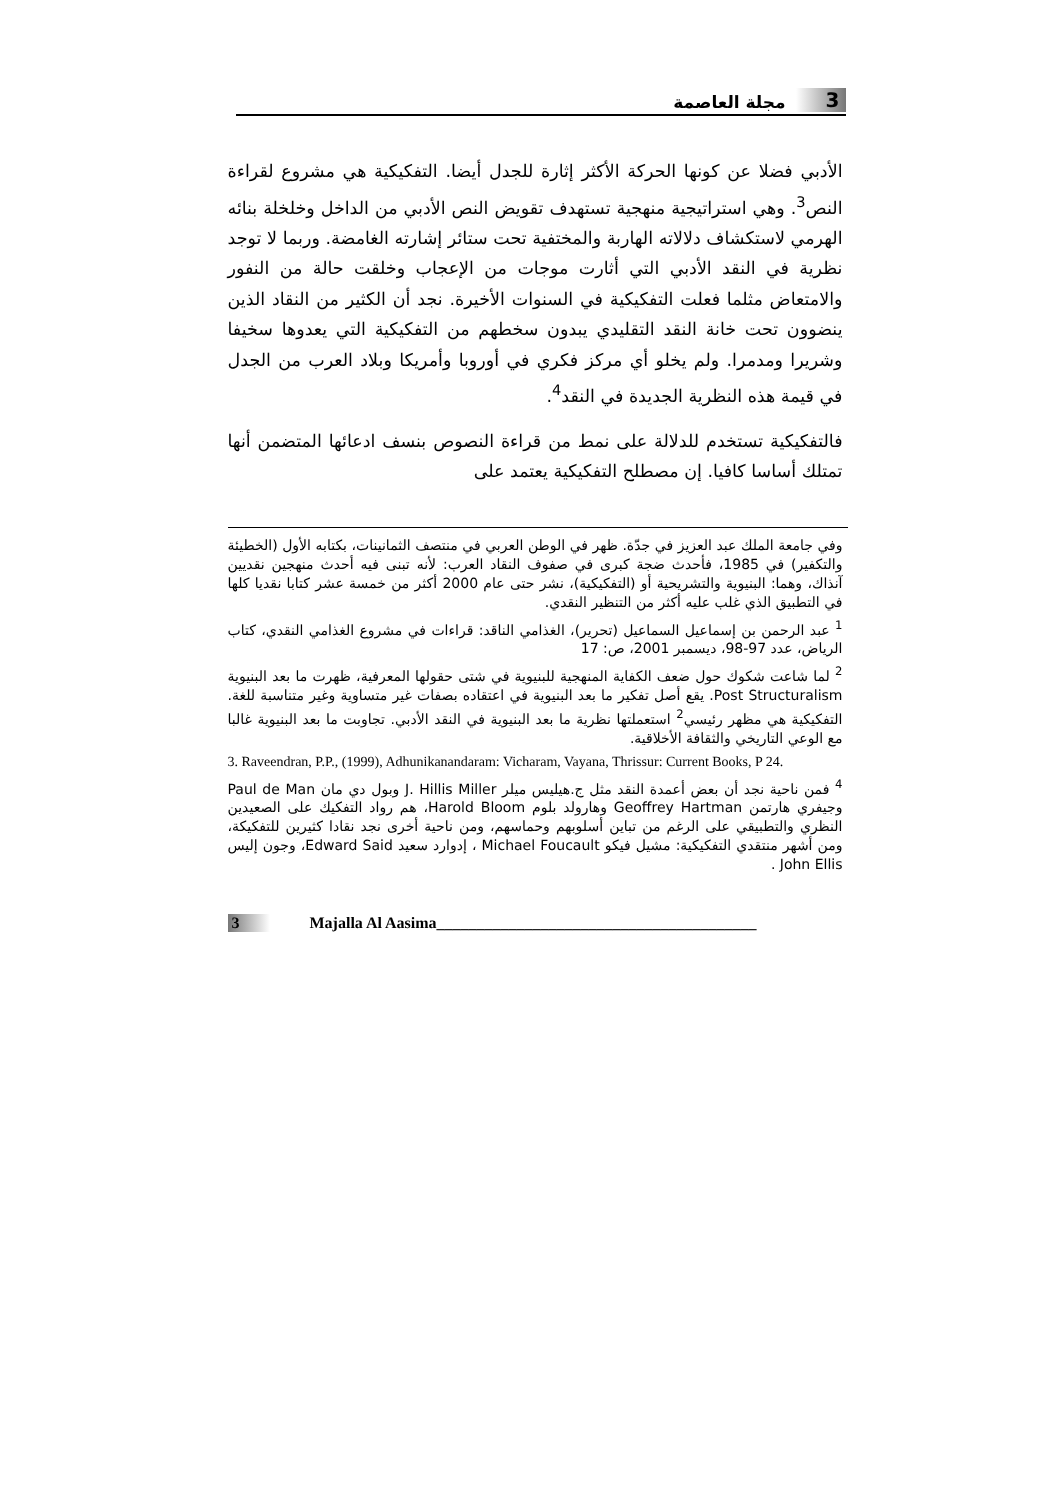3 مجلة العاصمة
الأدبي فضلا عن كونها الحركة الأكثر إثارة للجدل أيضا. التفكيكية هي مشروع لقراءة النص<sup>3</sup>. وهي استراتيجية منهجية تستهدف تقويض النص الأدبي من الداخل وخلخلة بنائه الهرمي لاستكشاف دلالاته الهاربة والمختفية تحت ستائر إشارته الغامضة. وربما لا توجد نظرية في النقد الأدبي التي أثارت موجات من الإعجاب وخلقت حالة من النفور والامتعاض مثلما فعلت التفكيكية في السنوات الأخيرة. نجد أن الكثير من النقاد الذين ينضوون تحت خانة النقد التقليدي يبدون سخطهم من التفكيكية التي يعدوها سخيفا وشريرا ومدمرا. ولم يخلو أي مركز فكري في أوروبا وأمريكا وبلاد العرب من الجدل في قيمة هذه النظرية الجديدة في النقد<sup>4</sup>.
فالتفكيكية تستخدم للدلالة على نمط من قراءة النصوص بنسف ادعائها المتضمن أنها تمتلك أساسا كافيا. إن مصطلح التفكيكية يعتمد على
وفي جامعة الملك عبد العزيز في جدّة. ظهر في الوطن العربي في منتصف الثمانينات، بكتابه الأول (الخطيئة والتكفير) في 1985، فأحدث ضجة كبرى في صفوف النقاد العرب: لأنه تبنى فيه أحدث منهجين نقديين آنذاك، وهما: البنيوية والتشريحية أو (التفكيكية)، نشر حتى عام 2000 أكثر من خمسة عشر كتابا نقديا كلها في التطبيق الذي غلب عليه أكثر من التنظير النقدي.
<sup>1</sup> عبد الرحمن بن إسماعيل السماعيل (تحرير)، الغذامي الناقد: قراءات في مشروع الغذامي النقدي، كتاب الرياض، عدد 97-98، ديسمبر 2001، ص: 17
<sup>2</sup> لما شاعت شكوك حول ضعف الكفاية المنهجية للبنيوية في شتى حقولها المعرفية، ظهرت ما بعد البنيوية Post Structuralism. يقع أصل تفكير ما بعد البنيوية في اعتقاده بصفات غير متساوية وغير متناسبة للغة. التفكيكية هي مظهر رئيسي<sup>2</sup> استعملتها نظرية ما بعد البنيوية في النقد الأدبي. تجاوبت ما بعد البنيوية غالبا مع الوعي التاريخي والثقافة الأخلاقية.
3. Raveendran, P.P., (1999), Adhunikanandaram: Vicharam, Vayana, Thrissur: Current Books, P 24.
<sup>4</sup> فمن ناحية نجد أن بعض أعمدة النقد مثل ج.هيليس ميلر J. Hillis Miller وبول دي مان Paul de Man وجيفري هارتمن Geoffrey Hartman وهارولد بلوم Harold Bloom، هم رواد التفكيك على الصعيدين النظري والتطبيقي على الرغم من تباين أسلوبهم وحماسهم، ومن ناحية أخرى نجد نقادا كثيرين للتفكيكة، ومن أشهر منتقدي التفكيكية: مشيل فيكو Michael Foucault ، إدوارد سعيد Edward Said، وجون إليس John Ellis .
3 Majalla Al Aasima________________________________________